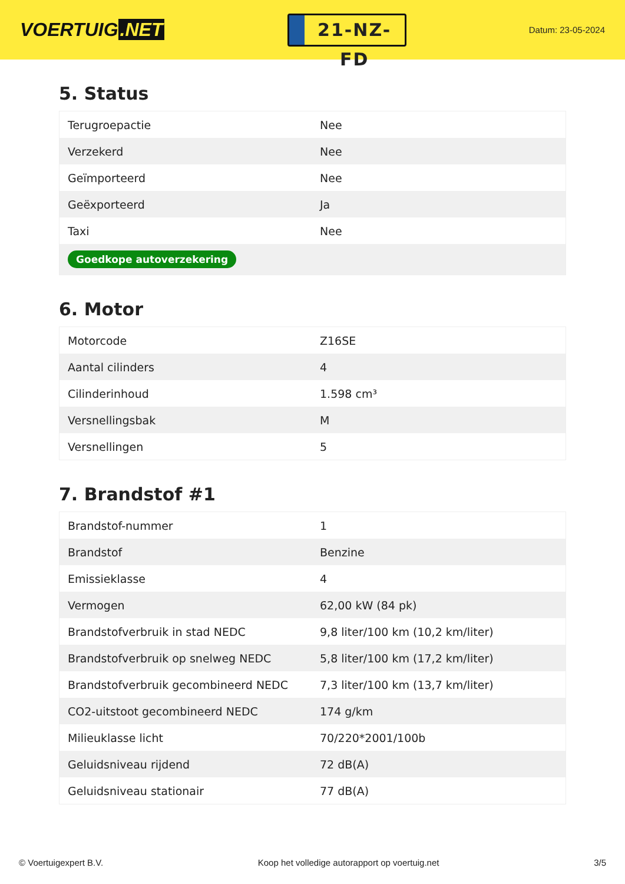VOERTUIG.NET
21-NZ-FD
Datum: 23-05-2024
5. Status
| Terugroepactie | Nee |
| Verzekerd | Nee |
| Geïmporteerd | Nee |
| Geëxporteerd | Ja |
| Taxi | Nee |
| Goedkope autoverzekering | |
6. Motor
| Motorcode | Z16SE |
| Aantal cilinders | 4 |
| Cilinderinhoud | 1.598 cm³ |
| Versnellingsbak | M |
| Versnellingen | 5 |
7. Brandstof #1
| Brandstof-nummer | 1 |
| Brandstof | Benzine |
| Emissieklasse | 4 |
| Vermogen | 62,00 kW (84 pk) |
| Brandstofverbruik in stad NEDC | 9,8 liter/100 km (10,2 km/liter) |
| Brandstofverbruik op snelweg NEDC | 5,8 liter/100 km (17,2 km/liter) |
| Brandstofverbruik gecombineerd NEDC | 7,3 liter/100 km (13,7 km/liter) |
| CO2-uitstoot gecombineerd NEDC | 174 g/km |
| Milieuklasse licht | 70/220*2001/100b |
| Geluidsniveau rijdend | 72 dB(A) |
| Geluidsniveau stationair | 77 dB(A) |
© Voertuigexpert B.V. Koop het volledige autorapport op voertuig.net 3/5